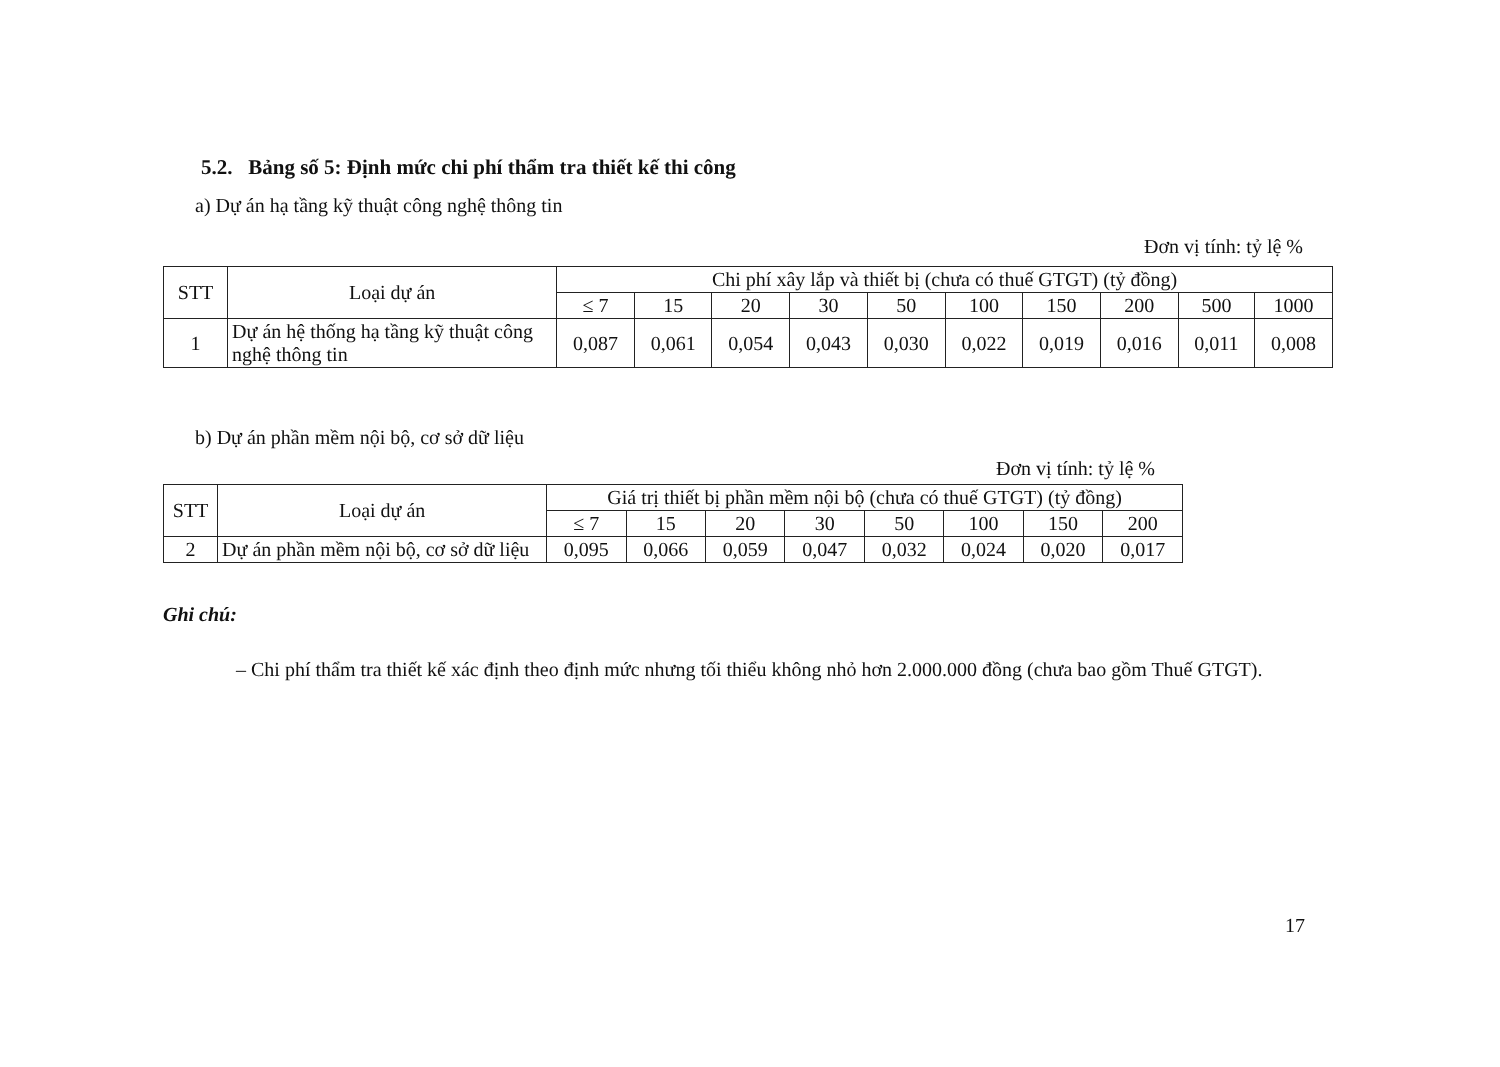5.2. Bảng số 5: Định mức chi phí thẩm tra thiết kế thi công
a) Dự án hạ tầng kỹ thuật công nghệ thông tin
Đơn vị tính: tỷ lệ %
| STT | Loại dự án | Chi phí xây lắp và thiết bị (chưa có thuế GTGT) (tỷ đồng) | | | | | | | | | |
| --- | --- | --- | --- | --- | --- | --- | --- | --- | --- | --- | --- |
| | | ≤ 7 | 15 | 20 | 30 | 50 | 100 | 150 | 200 | 500 | 1000 |
| 1 | Dự án hệ thống hạ tầng kỹ thuật công nghệ thông tin | 0,087 | 0,061 | 0,054 | 0,043 | 0,030 | 0,022 | 0,019 | 0,016 | 0,011 | 0,008 |
b) Dự án phần mềm nội bộ, cơ sở dữ liệu
Đơn vị tính: tỷ lệ %
| STT | Loại dự án | Giá trị thiết bị phần mềm nội bộ (chưa có thuế GTGT) (tỷ đồng) | | | | | | | |
| --- | --- | --- | --- | --- | --- | --- | --- | --- | --- |
| | | ≤ 7 | 15 | 20 | 30 | 50 | 100 | 150 | 200 |
| 2 | Dự án phần mềm nội bộ, cơ sở dữ liệu | 0,095 | 0,066 | 0,059 | 0,047 | 0,032 | 0,024 | 0,020 | 0,017 |
Ghi chú:
– Chi phí thẩm tra thiết kế xác định theo định mức nhưng tối thiểu không nhỏ hơn 2.000.000 đồng (chưa bao gồm Thuế GTGT).
17